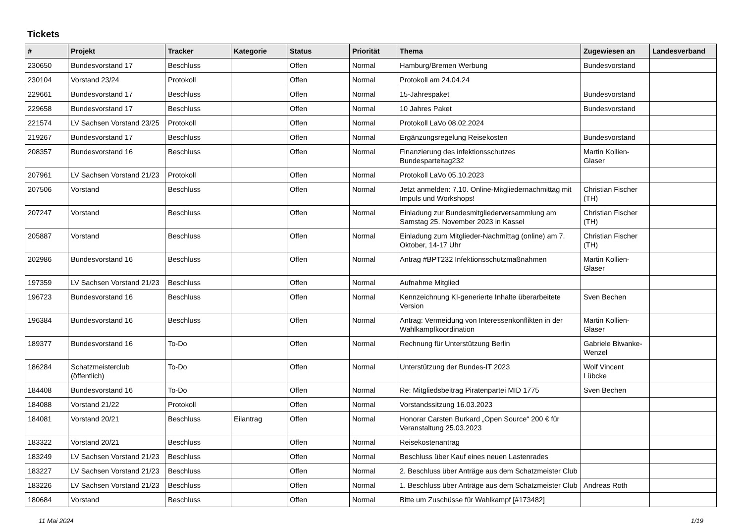Tickets
| # | Projekt | Tracker | Kategorie | Status | Priorität | Thema | Zugewiesen an | Landesverband |
| --- | --- | --- | --- | --- | --- | --- | --- | --- |
| 230650 | Bundesvorstand 17 | Beschluss | | Offen | Normal | Hamburg/Bremen Werbung | Bundesvorstand | |
| 230104 | Vorstand 23/24 | Protokoll | | Offen | Normal | Protokoll am 24.04.24 | | |
| 229661 | Bundesvorstand 17 | Beschluss | | Offen | Normal | 15-Jahrespaket | Bundesvorstand | |
| 229658 | Bundesvorstand 17 | Beschluss | | Offen | Normal | 10 Jahres Paket | Bundesvorstand | |
| 221574 | LV Sachsen Vorstand 23/25 | Protokoll | | Offen | Normal | Protokoll LaVo 08.02.2024 | | |
| 219267 | Bundesvorstand 17 | Beschluss | | Offen | Normal | Ergänzungsregelung Reisekosten | Bundesvorstand | |
| 208357 | Bundesvorstand 16 | Beschluss | | Offen | Normal | Finanzierung des infektionsschutzes Bundesparteitag232 | Martin Kollien-Glaser | |
| 207961 | LV Sachsen Vorstand 21/23 | Protokoll | | Offen | Normal | Protokoll LaVo 05.10.2023 | | |
| 207506 | Vorstand | Beschluss | | Offen | Normal | Jetzt anmelden: 7.10. Online-Mitgliedernachmittag mit Impuls und Workshops! | Christian Fischer (TH) | |
| 207247 | Vorstand | Beschluss | | Offen | Normal | Einladung zur Bundesmitgliederversammlung am Samstag 25. November 2023 in Kassel | Christian Fischer (TH) | |
| 205887 | Vorstand | Beschluss | | Offen | Normal | Einladung zum Mitglieder-Nachmittag (online) am 7. Oktober, 14-17 Uhr | Christian Fischer (TH) | |
| 202986 | Bundesvorstand 16 | Beschluss | | Offen | Normal | Antrag #BPT232 Infektionsschutzmaßnahmen | Martin Kollien-Glaser | |
| 197359 | LV Sachsen Vorstand 21/23 | Beschluss | | Offen | Normal | Aufnahme Mitglied | | |
| 196723 | Bundesvorstand 16 | Beschluss | | Offen | Normal | Kennzeichnung KI-generierte Inhalte überarbeitete Version | Sven Bechen | |
| 196384 | Bundesvorstand 16 | Beschluss | | Offen | Normal | Antrag: Vermeidung von Interessenkonflikten in der Wahlkampfkoordination | Martin Kollien-Glaser | |
| 189377 | Bundesvorstand 16 | To-Do | | Offen | Normal | Rechnung für Unterstützung Berlin | Gabriele Biwanke-Wenzel | |
| 186284 | Schatzmeisterclub (öffentlich) | To-Do | | Offen | Normal | Unterstützung der Bundes-IT 2023 | Wolf Vincent Lübcke | |
| 184408 | Bundesvorstand 16 | To-Do | | Offen | Normal | Re: Mitgliedsbeitrag Piratenpartei MID 1775 | Sven Bechen | |
| 184088 | Vorstand 21/22 | Protokoll | | Offen | Normal | Vorstandssitzung 16.03.2023 | | |
| 184081 | Vorstand 20/21 | Beschluss | Eilantrag | Offen | Normal | Honorar Carsten Burkard „Open Source“ 200 € für Veranstaltung 25.03.2023 | | |
| 183322 | Vorstand 20/21 | Beschluss | | Offen | Normal | Reisekostenantrag | | |
| 183249 | LV Sachsen Vorstand 21/23 | Beschluss | | Offen | Normal | Beschluss über Kauf eines neuen Lastenrades | | |
| 183227 | LV Sachsen Vorstand 21/23 | Beschluss | | Offen | Normal | 2. Beschluss über Anträge aus dem Schatzmeister Club | | |
| 183226 | LV Sachsen Vorstand 21/23 | Beschluss | | Offen | Normal | 1. Beschluss über Anträge aus dem Schatzmeister Club | Andreas Roth | |
| 180684 | Vorstand | Beschluss | | Offen | Normal | Bitte um Zuschüsse für Wahlkampf [#173482] | | |
11 Mai 2024 1/19